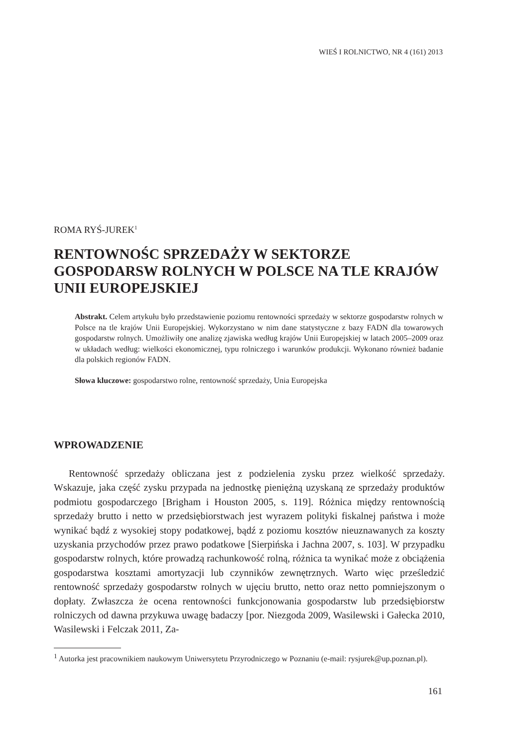WIEŚ I ROLNICTWO, NR 4 (161) 2013
ROMA RYŚ-JUREK<sup>1</sup>
RENTOWNOŚC SPRZEDAŻY W SEKTORZE GOSPODARSW ROLNYCH W POLSCE NA TLE KRAJÓW UNII EUROPEJSKIEJ
Abstrakt. Celem artykułu było przedstawienie poziomu rentowności sprzedaży w sektorze gospodarstw rolnych w Polsce na tle krajów Unii Europejskiej. Wykorzystano w nim dane statystyczne z bazy FADN dla towarowych gospodarstw rolnych. Umożliwiły one analizę zjawiska według krajów Unii Europejskiej w latach 2005–2009 oraz w układach według: wielkości ekonomicznej, typu rolniczego i warunków produkcji. Wykonano również badanie dla polskich regionów FADN.
Słowa kluczowe: gospodarstwo rolne, rentowność sprzedaży, Unia Europejska
WPROWADZENIE
Rentowność sprzedaży obliczana jest z podzielenia zysku przez wielkość sprzedaży. Wskazuje, jaka część zysku przypada na jednostkę pieniężną uzyskaną ze sprzedaży produktów podmiotu gospodarczego [Brigham i Houston 2005, s. 119]. Różnica między rentownością sprzedaży brutto i netto w przedsiębiorstwach jest wyrazem polityki fiskalnej państwa i może wynikać bądź z wysokiej stopy podatkowej, bądź z poziomu kosztów nieuznawanych za koszty uzyskania przychodów przez prawo podatkowe [Sierpińska i Jachna 2007, s. 103]. W przypadku gospodarstw rolnych, które prowadzą rachunkowość rolną, różnica ta wynikać może z obciążenia gospodarstwa kosztami amortyzacji lub czynników zewnętrznych. Warto więc prześledzić rentowność sprzedaży gospodarstw rolnych w ujęciu brutto, netto oraz netto pomniejszonym o dopłaty. Zwłaszcza że ocena rentowności funkcjonowania gospodarstw lub przedsiębiorstw rolniczych od dawna przykuwa uwagę badaczy [por. Niezgoda 2009, Wasilewski i Gałecka 2010, Wasilewski i Felczak 2011, Za-
<sup>1</sup> Autorka jest pracownikiem naukowym Uniwersytetu Przyrodniczego w Poznaniu (e-mail: rysjurek@up.poznan.pl).
161